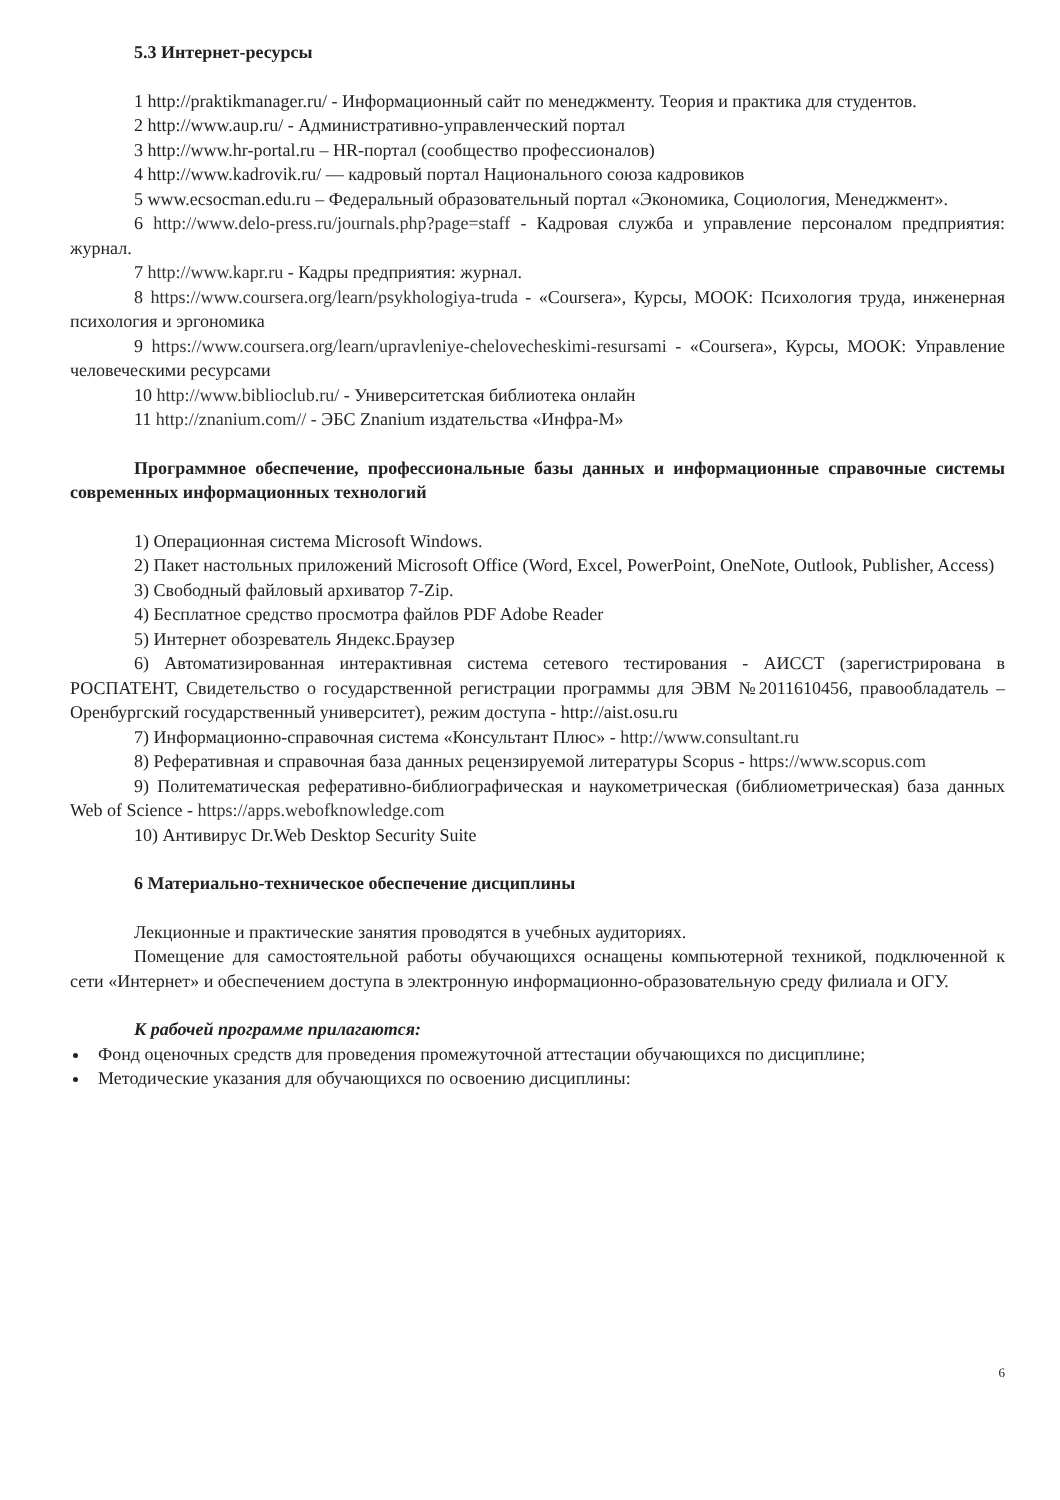5.3 Интернет-ресурсы
1 http://praktikmanager.ru/ - Информационный сайт по менеджменту. Теория и практика для студентов.
2 http://www.aup.ru/ - Административно-управленческий портал
3 http://www.hr-portal.ru – HR-портал (сообщество профессионалов)
4 http://www.kadrovik.ru/ — кадровый портал Национального союза кадровиков
5 www.ecsocman.edu.ru – Федеральный образовательный портал «Экономика, Социология, Менеджмент».
6 http://www.delo-press.ru/journals.php?page=staff - Кадровая служба и управление персоналом предприятия: журнал.
7 http://www.kapr.ru - Кадры предприятия: журнал.
8 https://www.coursera.org/learn/psykhologiya-truda - «Coursera», Курсы, МООК: Психология труда, инженерная психология и эргономика
9 https://www.coursera.org/learn/upravleniye-chelovecheskimi-resursami - «Coursera», Курсы, МООК: Управление человеческими ресурсами
10 http://www.biblioclub.ru/ - Университетская библиотека онлайн
11 http://znanium.com// - ЭБС Znanium издательства «Инфра-М»
Программное обеспечение, профессиональные базы данных и информационные справочные системы современных информационных технологий
1) Операционная система Microsoft Windows.
2) Пакет настольных приложений Microsoft Office (Word, Excel, PowerPoint, OneNote, Outlook, Publisher, Access)
3) Свободный файловый архиватор 7-Zip.
4) Бесплатное средство просмотра файлов PDF Adobe Reader
5) Интернет обозреватель Яндекс.Браузер
6) Автоматизированная интерактивная система сетевого тестирования - АИССТ (зарегистрирована в РОСПАТЕНТ, Свидетельство о государственной регистрации программы для ЭВМ №2011610456, правообладатель – Оренбургский государственный университет), режим доступа - http://aist.osu.ru
7) Информационно-справочная система «Консультант Плюс» - http://www.consultant.ru
8) Реферативная и справочная база данных рецензируемой литературы Scopus - https://www.scopus.com
9) Политематическая реферативно-библиографическая и наукометрическая (библиометрическая) база данных Web of Science - https://apps.webofknowledge.com
10) Антивирус Dr.Web Desktop Security Suite
6 Материально-техническое обеспечение дисциплины
Лекционные и практические занятия проводятся в учебных аудиториях.
Помещение для самостоятельной работы обучающихся оснащены компьютерной техникой, подключенной к сети «Интернет» и обеспечением доступа в электронную информационно-образовательную среду филиала и ОГУ.
К рабочей программе прилагаются:
Фонд оценочных средств для проведения промежуточной аттестации обучающихся по дисциплине;
Методические указания для обучающихся по освоению дисциплины:
6